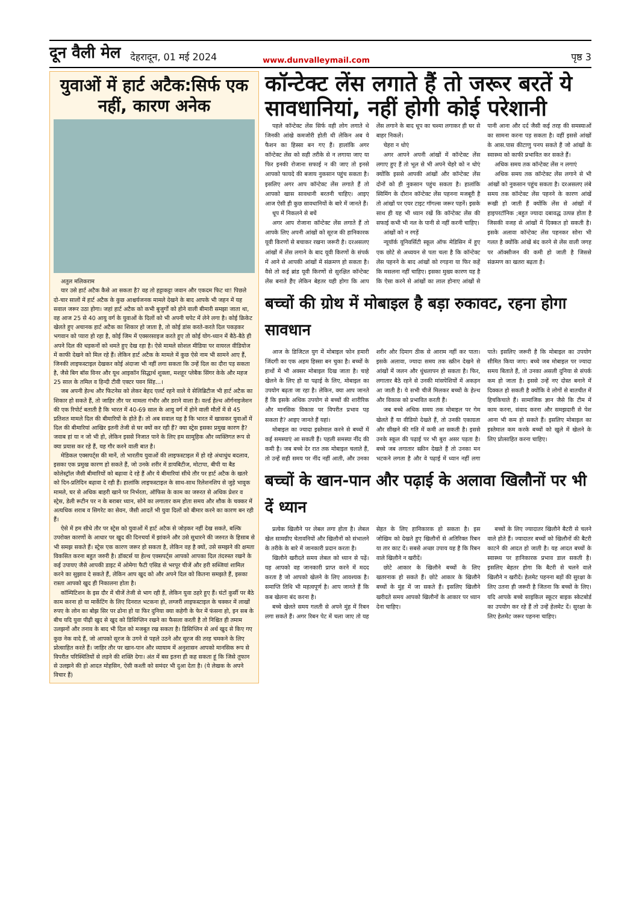दून वैली मेल देहरादून, 01 मई 2024 www.dunvalleymail.com पृष्ठ 3
युवाओं में हार्ट अटैक:सिर्फ एक नहीं, कारण अनेक
अतुल मलिकराम
यार उसे हार्ट अटैक कैसे आ सकता है? वह तो हट्टाकट्टा जवान और एकदम फिट था! पिछले दो-चार सालों में हार्ट अटैक के कुछ आश्चर्यजनक मामले देखने के बाद आपके भी जहन में यह सवाल जरूर उठा होगा। जहां हार्ट अटैक को कभी बुजुर्गों को होने वाली बीमारी समझा जाता था, वह आज 25 से 40 आयु वर्ग के युवाओं के दिलों को भी अपनी चपेट में लेने लगा है। कोई क्रिकेट खेलते हुए अचानक हार्ट अटैक का शिकार हो जाता है, तो कोई डांस करते-करते दिल पकड़कर भगवान को प्यारा हो रहा है, कोई जिम में एक्सरसाइज करते हुए तो कोई योग-ध्यान में बैठे-बैठे ही अपने दिल की धड़कनों को थमते हुए देख रहा है। ऐसे मामले सोशल मीडिया पर वायरल वीडियोज में काफी देखने को मिल रहे हैं। लेकिन हार्ट अटैक के मामले में कुछ ऐसे नाम भी सामने आए हैं, जिनकी लाइफस्टाइल देखकर कोई अंदाजा भी नहीं लगा सकता कि उन्हें दिल का दौरा पड़ सकता है, जैसे बिग बॉस विनर और यूथ आइकॉन सिद्धार्थ शुक्ला, मशहूर प्लेबैक सिंगर केके और महज 25 साल के तमिल व हिन्दी टीवी एक्टर पवन सिंह...।
जब अपनी हेल्थ और फिटनेस को लेकर बेहद एलर्ट रहने वाले ये सेलिब्रिटीज भी हार्ट अटैक का शिकार हो सकते हैं, तो जाहिर तौर पर मामला गंभीर और डराने वाला है। वर्ल्ड हेल्थ ऑर्गनाइजेशन की एक रिपोर्ट बताती है कि भारत में 40-69 साल के आयु वर्ग में होने वाली मौतों में से 45 प्रतिशत मामले दिल की बीमारियों के होते हैं। तो अब सवाल यह है कि भारत में खासकर युवाओं में दिल की बीमारियां आखिर इतनी तेजी से घर क्यों कर रही हैं? क्या स्ट्रेस इसका प्रमुख कारण है? जवाब हां या न जो भी हो, लेकिन इससे निजात पाने के लिए हम सामूहिक और व्यक्तिगत रूप से क्या प्रयास कर रहे हैं, यह गौर करने वाली बात है।
मेडिकल एक्सपर्ट्स की मानें, तो भारतीय युवाओं की लाइफस्टाइल में हो रहे अंधाधुंध बदलाव, इसका एक प्रमुख कारण हो सकते हैं, जो उनके शरीर में डायबिटीज, मोटापा, बीपी या बैड कोलेस्ट्रॉल जैसी बीमारियों को बढ़ावा दे रहे हैं और ये बीमारियां सीधे तौर पर हार्ट अटैक के खतरे को दिन-प्रतिदिन बढ़ावा दे रही हैं। हालांकि लाइफस्टाइल के साथ-साथ रिलेशनशिप से जुड़े भावुक मामले, घर से अधिक बाहरी खाने पर निर्भरता, ऑफिस के काम का जरुरत से अधिक प्रेशर व स्ट्रेस, डेली रूटीन पर न के बराबर ध्यान, सोने का लगातार कम होता समय और शौक के चक्कर में अत्यधिक शराब व सिगरेट का सेवन, जैसी आदतें भी युवा दिलों को बीमार करने का कारण बन रही हैं।
ऐसे में हम सीधे तौर पर स्ट्रेस को युवाओं में हार्ट अटैक से जोड़कर नहीं देख सकते, बल्कि उपरोक्त कारणों के आधार पर खुद की दिनचर्या में झांकने और उसे सुधारने की जरुरत के हिसाब से भी समझ सकते हैं। स्ट्रेस एक कारण जरूर हो सकता है, लेकिन वह है क्यों, उसे समझने की क्षमता विकसित करना बहुत जरुरी है। डॉक्टर्स या हेल्थ एक्सपर्ट्स आपको आपका दिल तंदरुस्त रखने के कई उपायए जैसे आपकी डाइट में ओमेगा फैटी एसिड से भरपूर चीजें और हरी सब्जियां शामिल करने का सुझाव दे सकते हैं, लेकिन आप खुद को और अपने दिल को कितना समझते हैं, इसका रास्ता आपको खुद ही निकालना होता है।
कॉम्पिटिशन के इस दौर में चीजें तेजी से भाग रही हैं, लेकिन युवा ठहरे हुए हैं। घंटों कुर्सी पर बैठे काम करना हो या मार्केटिंग के लिए दिनरात भटकना हो, लग्जरी लाइफस्टाइल के चक्कर में लाखों रुपए के लोन का बोझ सिर पर ढोना हो या फिर दुनिया क्या कहेगी के फेर में फंसना हो, इन सब के बीच यदि युवा पीढ़ी खुद से खुद को डिसिप्लिन रखने का फैसला करती है तो निश्चित ही तमाम उलझनों और तनाव के बाद भी दिल को मजबूत रख सकता है। डिसिप्लिन से अर्थ खुद से किए गए कुछ नेक वादे हैं, जो आपको सूरज के उगने से पहले उठने और सूरज की तरह चमकने के लिए प्रोत्साहित करते हैं। जाहिर तौर पर खान-पान और व्यायाम में अनुशासन आपको मानसिक रूप से विपरीत परिस्थितियों से लड़ने की शक्ति देगा। अंत में बस इतना ही कह सकता हूं कि जिसे तूफान से उलझने की हो आदत मोहसिन, ऐसी कश्ती को समंदर भी दुआ देता है। (ये लेखक के अपने विचार हैं)
कॉन्टेक्ट लेंस लगाते हैं तो जरूर बरतें ये सावधानियां, नहीं होगी कोई परेशानी
पहले कॉन्टेक्ट लेंस सिर्फ वही लोग लगाते थे जिनकी आंखे कमजोरी होती थी लेकिन अब ये फैशन का हिस्सा बन गए हैं। हालांकि अगर कॉन्टेक्ट लेंस को सही तरीके से न लगाया जाए या फिर इनकी रोजाना सफाई न की जाए तो इनसे आपको फायदे की बजाय नुकसान पहुंच सकता है। इसलिए अगर आप कॉन्टेक्ट लेंस लगाते हैं तो आपको खास सावधानी बरतनी चाहिए। आइए आज ऐसी ही कुछ सावधानियों के बारे में जानते हैं।
धूप में निकलने से बचें
अगर आप रोजाना कॉन्टेक्ट लेंस लगाते हैं तो आपके लिए अपनी आंखों को सूरज की हानिकारक यूवी किरणों से बचाकर रखना जरूरी है। दरअसलए आंखों में लेंस लगाने के बाद यूवी किरणों के संपर्क में आने से आपकी आंखों में संक्रमण हो सकता है। वैसे तो कई ब्रांड यूवी किरणों से सुरक्षित कॉन्टेक्ट लेंस बनाते हैंए लेकिन बेहतर यही होगा कि आप लेंस लगाने के बाद धूप का चश्मा लगाकर ही घर से बाहर निकलें।
चेहरा न धोएं
अगर आपने अपनी आंखों में कॉन्टेक्ट लेंस लगाए हुए हैं तो भूल से भी अपने चेहरे को न धोएं क्योंकि इससे आपकी आंखों और कॉन्टेक्ट लेंस दोनों को ही नुकसान पहुंच सकता है। हालांकि स्विमिंग के दौरान कॉन्टेक्ट लेंस पहनना मजबूरी है तो आंखों पर एयर टाइट गॉगल्स जरूर पहनें। इसके साथ ही यह भी ध्यान रखें कि कॉन्टेक्ट लेंस की सफाई कभी भी नल के पानी से नहीं करनी चाहिए।
आंखों को न रगड़ें
न्यूयॉर्क यूनिवर्सिटी स्कूल ऑफ मेडिसिन में हुए एक छोटे से अध्ययन से पता चला है कि कॉन्टेक्ट लेंस पहनने के बाद आंखों को रगड़ना या फिर कहें कि मसलना नहीं चाहिए। इसका मुख्य कारण यह है कि ऐसा करने से आंखों का लाल होनाए आंखों से पानी आना और दर्द जैसी कई तरह की समस्याओं का सामना करना पड़ सकता है। वहीं इससे आंखों के आस.पास कीटाणु पनप सकते हैं जो आंखों के स्वास्थ्य को काफी प्रभावित कर सकते हैं।
अधिक समय तक कॉन्टेक्ट लेंस न लगाएं
अधिक समय तक कॉन्टेक्ट लेंस लगाने से भी आंखों को नुकसान पहुंच सकता है। दरअसलए लंबे समय तक कॉन्टेक्ट लेंस पहनने के कारण आंखें रूखी हो जाती हैं क्योंकि लेंस से आंखों में हाइपरटॉनिक ;बहुत ज्यादा दबावद्ध उत्पन्न होता है जिसकी वजह से आंखों में दिक्कत हो सकती है। इसके अलावा कॉन्टेक्ट लेंस पहनकर सोना भी गलत है क्योंकि आंखें बंद करने से लेंस वाली जगह पर ऑक्सीजन की कमी हो जाती है जिससे संक्रमण का खतरा बढ़ता है।
बच्चों की ग्रोथ में मोबाइल है बड़ा रुकावट, रहना होगा सावधान
आज के डिजिटल युग में मोबाइल फोन हमारी जिंदगी का एक अहम हिस्सा बन चुका है। बच्चों के हाथों में भी अक्सर मोबाइल दिख जाता है। चाहे खेलने के लिए हो या पढ़ाई के लिए, मोबाइल का उपयोग बढ़ता जा रहा है। लेकिन, क्या आप जानते हैं कि इसके अधिक उपयोग से बच्चों की शारीरिक और मानसिक विकास पर विपरीत प्रभाव पड़ सकता है? आइए जानते हैं यहां।
मोबाइल का ज्यादा इस्तेमाल करने से बच्चों में कई समस्याएं आ सकती हैं। पहली समस्या नींद की कमी है। जब बच्चे देर रात तक मोबाइल चलाते हैं, तो उन्हें सही समय पर नींद नहीं आती, और उनका शरीर और दिमाग ठीक से आराम नहीं कर पाता। इसके अलावा, ज्यादा समय तक स्क्रीन देखने से आंखों में जलन और धुंधलापन हो सकता है। फिर, लगातार बैठे रहने से उनकी मांसपेशियों में अकड़न आ जाती है। ये सभी चीजें मिलकर बच्चों के हेल्थ और विकास को प्रभावित करती हैं।
जब बच्चे अधिक समय तक मोबाइल पर गेम खेलते हैं या वीडियो देखते हैं, तो उनकी एकाग्रता और सीखने की गति में कमी आ सकती है। इससे उनके स्कूल की पढ़ाई पर भी बुरा असर पड़ता है। बच्चे जब लगातार स्क्रीन देखते हैं तो उनका मन भटकने लगता है और वे पढ़ाई में ध्यान नहीं लगा पाते। इसलिए जरूरी है कि मोबाइल का उपयोग सीमित किया जाए। बच्चे जब मोबाइल पर ज्यादा समय बिताते हैं, तो उनका असली दुनिया से संपर्क कम हो जाता है। इससे उन्हें नए दोस्त बनाने में दिक्कत हो सकती है क्योंकि वे लोगों से बातचीत में हिचकिचाते हैं। सामाजिक ज्ञान जैसे कि टीम में काम करना, संवाद करना और समझदारी से पेश आना भी कम हो सकते हैं। इसलिए मोबाइल का इस्तेमाल कम करके बच्चों को खुले में खेलने के लिए प्रोत्साहित करना चाहिए।
बच्चों के खान-पान और पढ़ाई के अलावा खिलौनों पर भी दें ध्यान
प्रत्येक खिलौने पर लेबल लगा होता है। लेबल खेल सामग्रीए चेतावनियों और खिलौनों को संभालने के तरीके के बारे में जानकारी प्रदान करता है।
खिलौने खरीदते समय लेबल को ध्यान से पढ़ें। यह आपको वह जानकारी प्राप्त करने में मदद करता है जो आपको खेलने के लिए आवश्यक है। समाप्ति तिथि भी महत्वपूर्ण है। आप जानते हैं कि कब खेलना बंद करना है।
बच्चे खेलते समय गलती से अपने मुंह में रिबन लगा सकते हैं। अगर रिबन पेट में चला जाए तो यह सेहत के लिए हानिकारक हो सकता है। इस जोखिम को देखते हुए खिलौनों से अतिरिक्त रिबन या तार काट दें। सबसे अच्छा उपाय यह है कि रिबन वाले खिलौने न खरीदें।
छोटे आकार के खिलौने बच्चों के लिए खतरनाक हो सकते हैं। छोटे आकार के खिलौने बच्चों के मुंह में जा सकते हैं। इसलिए खिलौने खरीदते समय आपको खिलौनों के आकार पर ध्यान देना चाहिए।
बच्चों के लिए ज्यादातर खिलौने बैटरी से चलने वाले होते हैं। ज्यादातर बच्चों को खिलौनों की बैटरी काटने की आदत हो जाती है। यह आदत बच्चों के स्वास्थ्य पर हानिकारक प्रभाव डाल सकती है। इसलिए बेहतर होगा कि बैटरी से चलने वाले खिलौने न खरीदें। हेलमेट पहनना बड़ों की सुरक्षा के लिए उतना ही जरूरी है जितना कि बच्चों के लिए। यदि आपके बच्चे साइकिल स्कूटर बाइक स्केटबोर्ड का उपयोग कर रहे हैं तो उन्हें हेलमेट दें। सुरक्षा के लिए हेलमेट जरूर पहनना चाहिए।